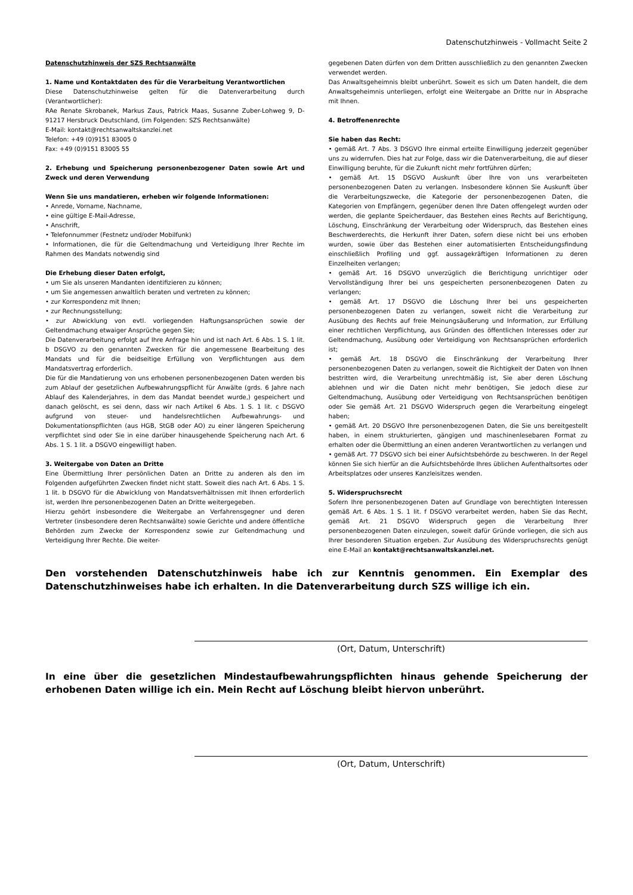Datenschutzhinweis - Vollmacht Seite 2
Datenschutzhinweis der SZS Rechtsanwälte
1. Name und Kontaktdaten des für die Verarbeitung Verantwortlichen
Diese Datenschutzhinweise gelten für die Datenverarbeitung durch (Verantwortlicher):
RAe Renate Skrobanek, Markus Zaus, Patrick Maas, Susanne Zuber-Lohweg 9, D-91217 Hersbruck Deutschland, (im Folgenden: SZS Rechtsanwälte)
E-Mail: kontakt@rechtsanwaltskanzlei.net
Telefon: +49 (0)9151 83005 0
Fax: +49 (0)9151 83005 55
2. Erhebung und Speicherung personenbezogener Daten sowie Art und Zweck und deren Verwendung
Wenn Sie uns mandatieren, erheben wir folgende Informationen:
• Anrede, Vorname, Nachname,
• eine gültige E-Mail-Adresse,
• Anschrift,
• Telefonnummer (Festnetz und/oder Mobilfunk)
• Informationen, die für die Geltendmachung und Verteidigung Ihrer Rechte im Rahmen des Mandats notwendig sind
Die Erhebung dieser Daten erfolgt,
• um Sie als unseren Mandanten identifizieren zu können;
• um Sie angemessen anwaltlich beraten und vertreten zu können;
• zur Korrespondenz mit Ihnen;
• zur Rechnungsstellung;
• zur Abwicklung von evtl. vorliegenden Haftungsansprüchen sowie der Geltendmachung etwaiger Ansprüche gegen Sie;
Die Datenverarbeitung erfolgt auf Ihre Anfrage hin und ist nach Art. 6 Abs. 1 S. 1 lit. b DSGVO zu den genannten Zwecken für die angemessene Bearbeitung des Mandats und für die beidseitige Erfüllung von Verpflichtungen aus dem Mandatsvertrag erforderlich.
Die für die Mandatierung von uns erhobenen personenbezogenen Daten werden bis zum Ablauf der gesetzlichen Aufbewahrungspflicht für Anwälte (grds. 6 Jahre nach Ablauf des Kalenderjahres, in dem das Mandat beendet wurde,) gespeichert und danach gelöscht, es sei denn, dass wir nach Artikel 6 Abs. 1 S. 1 lit. c DSGVO aufgrund von steuer- und handelsrechtlichen Aufbewahrungs- und Dokumentationspflichten (aus HGB, StGB oder AO) zu einer längeren Speicherung verpflichtet sind oder Sie in eine darüber hinausgehende Speicherung nach Art. 6 Abs. 1 S. 1 lit. a DSGVO eingewilligt haben.
3. Weitergabe von Daten an Dritte
Eine Übermittlung Ihrer persönlichen Daten an Dritte zu anderen als den im Folgenden aufgeführten Zwecken findet nicht statt. Soweit dies nach Art. 6 Abs. 1 S. 1 lit. b DSGVO für die Abwicklung von Mandatsverhältnissen mit Ihnen erforderlich ist, werden Ihre personenbezogenen Daten an Dritte weitergegeben.
Hierzu gehört insbesondere die Weitergabe an Verfahrensgegner und deren Vertreter (insbesondere deren Rechtsanwälte) sowie Gerichte und andere öffentliche Behörden zum Zwecke der Korrespondenz sowie zur Geltendmachung und Verteidigung Ihrer Rechte. Die weiter-
gegebenen Daten dürfen von dem Dritten ausschließlich zu den genannten Zwecken verwendet werden.
Das Anwaltsgeheimnis bleibt unberührt. Soweit es sich um Daten handelt, die dem Anwaltsgeheimnis unterliegen, erfolgt eine Weitergabe an Dritte nur in Absprache mit Ihnen.
4. Betroffenenrechte
Sie haben das Recht:
• gemäß Art. 7 Abs. 3 DSGVO Ihre einmal erteilte Einwilligung jederzeit gegenüber uns zu widerrufen. Dies hat zur Folge, dass wir die Datenverarbeitung, die auf dieser Einwilligung beruhte, für die Zukunft nicht mehr fortführen dürfen;
• gemäß Art. 15 DSGVO Auskunft über Ihre von uns verarbeiteten personenbezogenen Daten zu verlangen. Insbesondere können Sie Auskunft über die Verarbeitungszwecke, die Kategorie der personenbezogenen Daten, die Kategorien von Empfängern, gegenüber denen Ihre Daten offengelegt wurden oder werden, die geplante Speicherdauer, das Bestehen eines Rechts auf Berichtigung, Löschung, Einschränkung der Verarbeitung oder Widerspruch, das Bestehen eines Beschwerderechts, die Herkunft ihrer Daten, sofern diese nicht bei uns erhoben wurden, sowie über das Bestehen einer automatisierten Entscheidungsfindung einschließlich Profiling und ggf. aussagekräftigen Informationen zu deren Einzelheiten verlangen;
• gemäß Art. 16 DSGVO unverzüglich die Berichtigung unrichtiger oder Vervollständigung Ihrer bei uns gespeicherten personenbezogenen Daten zu verlangen;
• gemäß Art. 17 DSGVO die Löschung Ihrer bei uns gespeicherten personenbezogenen Daten zu verlangen, soweit nicht die Verarbeitung zur Ausübung des Rechts auf freie Meinungsäußerung und Information, zur Erfüllung einer rechtlichen Verpflichtung, aus Gründen des öffentlichen Interesses oder zur Geltendmachung, Ausübung oder Verteidigung von Rechtsansprüchen erforderlich ist;
• gemäß Art. 18 DSGVO die Einschränkung der Verarbeitung Ihrer personenbezogenen Daten zu verlangen, soweit die Richtigkeit der Daten von Ihnen bestritten wird, die Verarbeitung unrechtmäßig ist, Sie aber deren Löschung ablehnen und wir die Daten nicht mehr benötigen, Sie jedoch diese zur Geltendmachung, Ausübung oder Verteidigung von Rechtsansprüchen benötigen oder Sie gemäß Art. 21 DSGVO Widerspruch gegen die Verarbeitung eingelegt haben;
• gemäß Art. 20 DSGVO Ihre personenbezogenen Daten, die Sie uns bereitgestellt haben, in einem strukturierten, gängigen und maschinenlesebaren Format zu erhalten oder die Übermittlung an einen anderen Verantwortlichen zu verlangen und
• gemäß Art. 77 DSGVO sich bei einer Aufsichtsbehörde zu beschweren. In der Regel können Sie sich hierfür an die Aufsichtsbehörde Ihres üblichen Aufenthaltsortes oder Arbeitsplatzes oder unseres Kanzleisitzes wenden.
5. Widerspruchsrecht
Sofern Ihre personenbezogenen Daten auf Grundlage von berechtigten Interessen gemäß Art. 6 Abs. 1 S. 1 lit. f DSGVO verarbeitet werden, haben Sie das Recht, gemäß Art. 21 DSGVO Widerspruch gegen die Verarbeitung Ihrer personenbezogenen Daten einzulegen, soweit dafür Gründe vorliegen, die sich aus Ihrer besonderen Situation ergeben. Zur Ausübung des Widerspruchsrechts genügt eine E-Mail an kontakt@rechtsanwaltskanzlei.net.
Den vorstehenden Datenschutzhinweis habe ich zur Kenntnis genommen. Ein Exemplar des Datenschutzhinweises habe ich erhalten. In die Datenverarbeitung durch SZS willige ich ein.
(Ort, Datum, Unterschrift)
In eine über die gesetzlichen Mindestaufbewahrungspflichten hinaus gehende Speicherung der erhobenen Daten willige ich ein. Mein Recht auf Löschung bleibt hiervon unberührt.
(Ort, Datum, Unterschrift)